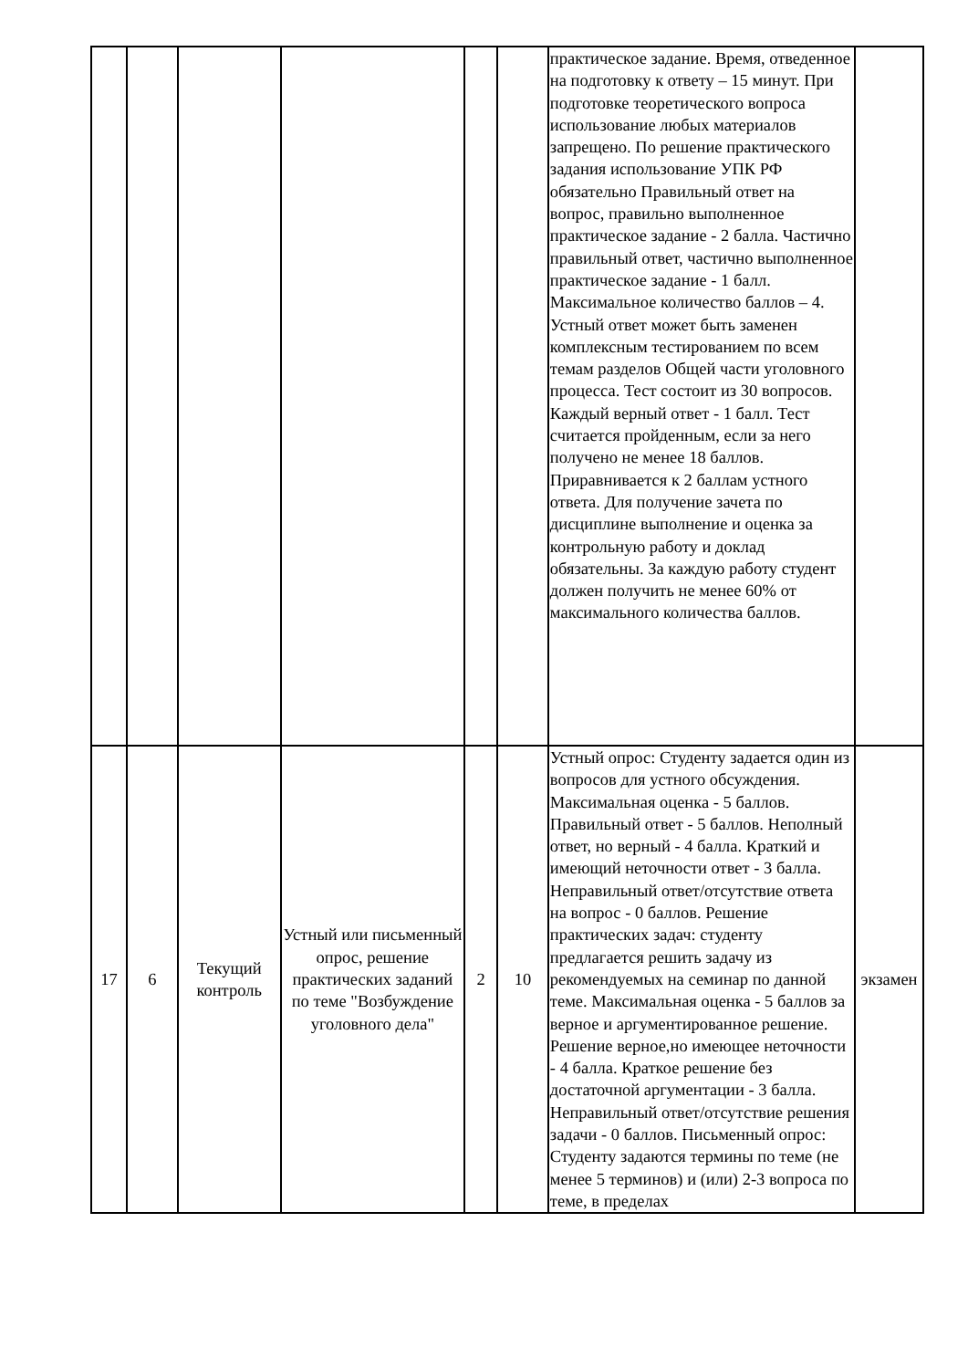| | | | | | | практическое задание. Время, отведенное на подготовку к ответу – 15 минут. При подготовке теоретического вопроса использование любых материалов запрещено. По решение практического задания использование УПК РФ обязательно Правильный ответ на вопрос, правильно выполненное практическое задание - 2 балла. Частично правильный ответ, частично выполненное практическое задание - 1 балл. Максимальное количество баллов – 4. Устный ответ может быть заменен комплексным тестированием по всем темам разделов Общей части уголовного процесса. Тест состоит из 30 вопросов. Каждый верный ответ - 1 балл. Тест считается пройденным, если за него получено не менее 18 баллов. Приравнивается к 2 баллам устного ответа. Для получение зачета по дисциплине выполнение и оценка за контрольную работу и доклад обязательны. За каждую работу студент должен получить не менее 60% от максимального количества баллов. | |
| 17 | 6 | Текущий контроль | Устный или письменный опрос, решение практических заданий по теме "Возбуждение уголовного дела" | 2 | 10 | Устный опрос: Студенту задается один из вопросов для устного обсуждения. Максимальная оценка - 5 баллов. Правильный ответ - 5 баллов. Неполный ответ, но верный - 4 балла. Краткий и имеющий неточности ответ - 3 балла. Неправильный ответ/отсутствие ответа на вопрос - 0 баллов. Решение практических задач: студенту предлагается решить задачу из рекомендуемых на семинар по данной теме. Максимальная оценка - 5 баллов за верное и аргументированное решение. Решение верное,но имеющее неточности - 4 балла. Краткое решение без достаточной аргументации - 3 балла. Неправильный ответ/отсутствие решения задачи - 0 баллов. Письменный опрос: Студенту задаются термины по теме (не менее 5 терминов) и (или) 2-3 вопроса по теме, в пределах | экзамен |